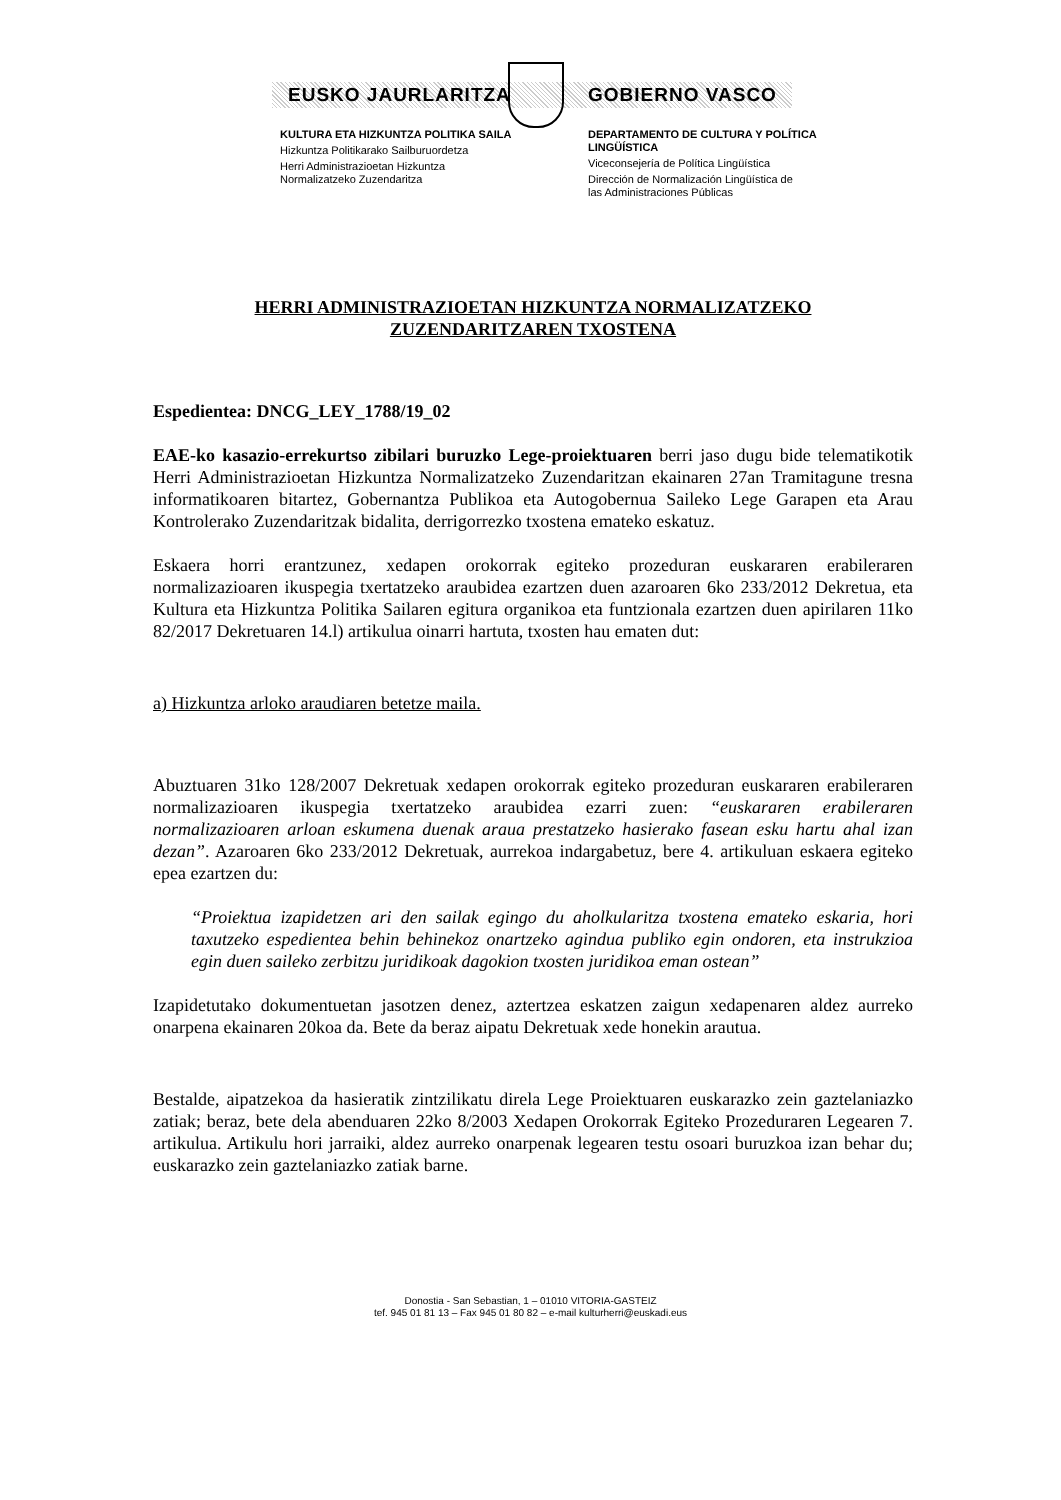EUSKO JAURLARITZA GOBIERNO VASCO
KULTURA ETA HIZKUNTZA POLITIKA SAILA
Hizkuntza Politikarako Sailburuordetza
Herri Administrazioetan Hizkuntza
Normalizatzeko Zuzendaritza
DEPARTAMENTO DE CULTURA Y POLÍTICA LINGÜÍSTICA
Viceconsejería de Política Lingüística
Dirección de Normalización Lingüística de
las Administraciones Públicas
HERRI ADMINISTRAZIOETAN HIZKUNTZA NORMALIZATZEKO
ZUZENDARITZAREN TXOSTENA
Espedientea: DNCG_LEY_1788/19_02
EAE-ko kasazio-errekurtso zibilari buruzko Lege-proiektuaren berri jaso dugu bide telematikotik Herri Administrazioetan Hizkuntza Normalizatzeko Zuzendaritzan ekainaren 27an Tramitagune tresna informatikoaren bitartez, Gobernantza Publikoa eta Autogobernua Saileko Lege Garapen eta Arau Kontrolerako Zuzendaritzak bidalita, derrigorrezko txostena emateko eskatuz.
Eskaera horri erantzunez, xedapen orokorrak egiteko prozeduran euskararen erabileraren normalizazioaren ikuspegia txertatzeko araubidea ezartzen duen azaroaren 6ko 233/2012 Dekretua, eta Kultura eta Hizkuntza Politika Sailaren egitura organikoa eta funtzionala ezartzen duen apirilaren 11ko 82/2017 Dekretuaren 14.l) artikulua oinarri hartuta, txosten hau ematen dut:
a) Hizkuntza arloko araudiaren betetze maila.
Abuztuaren 31ko 128/2007 Dekretuak xedapen orokorrak egiteko prozeduran euskararen erabileraren normalizazioaren ikuspegia txertatzeko araubidea ezarri zuen: “euskararen erabileraren normalizazioaren arloan eskumena duenak araua prestatzeko hasierako fasean esku hartu ahal izan dezan”. Azaroaren 6ko 233/2012 Dekretuak, aurrekoa indargabetuz, bere 4. artikuluan eskaera egiteko epea ezartzen du:
“Proiektua izapidetzen ari den sailak egingo du aholkularitza txostena emateko eskaria, hori taxutzeko espedientea behin behinekoz onartzeko agindua publiko egin ondoren, eta instrukzioa egin duen saileko zerbitzu juridikoak dagokion txosten juridikoa eman ostean”
Izapidetutako dokumentuetan jasotzen denez, aztertzea eskatzen zaigun xedapenaren aldez aurreko onarpena ekainaren 20koa da. Bete da beraz aipatu Dekretuak xede honekin arautua.
Bestalde, aipatzekoa da hasieratik zintzilikatu direla Lege Proiektuaren euskarazko zein gaztelaniazko zatiak; beraz, bete dela abenduaren 22ko 8/2003 Xedapen Orokorrak Egiteko Prozeduraren Legearen 7. artikulua. Artikulu hori jarraiki, aldez aurreko onarpenak legearen testu osoari buruzkoa izan behar du; euskarazko zein gaztelaniazko zatiak barne.
Donostia - San Sebastian, 1 – 01010 VITORIA-GASTEIZ
tef. 945 01 81 13 – Fax 945 01 80 82 – e-mail kulturherri@euskadi.eus